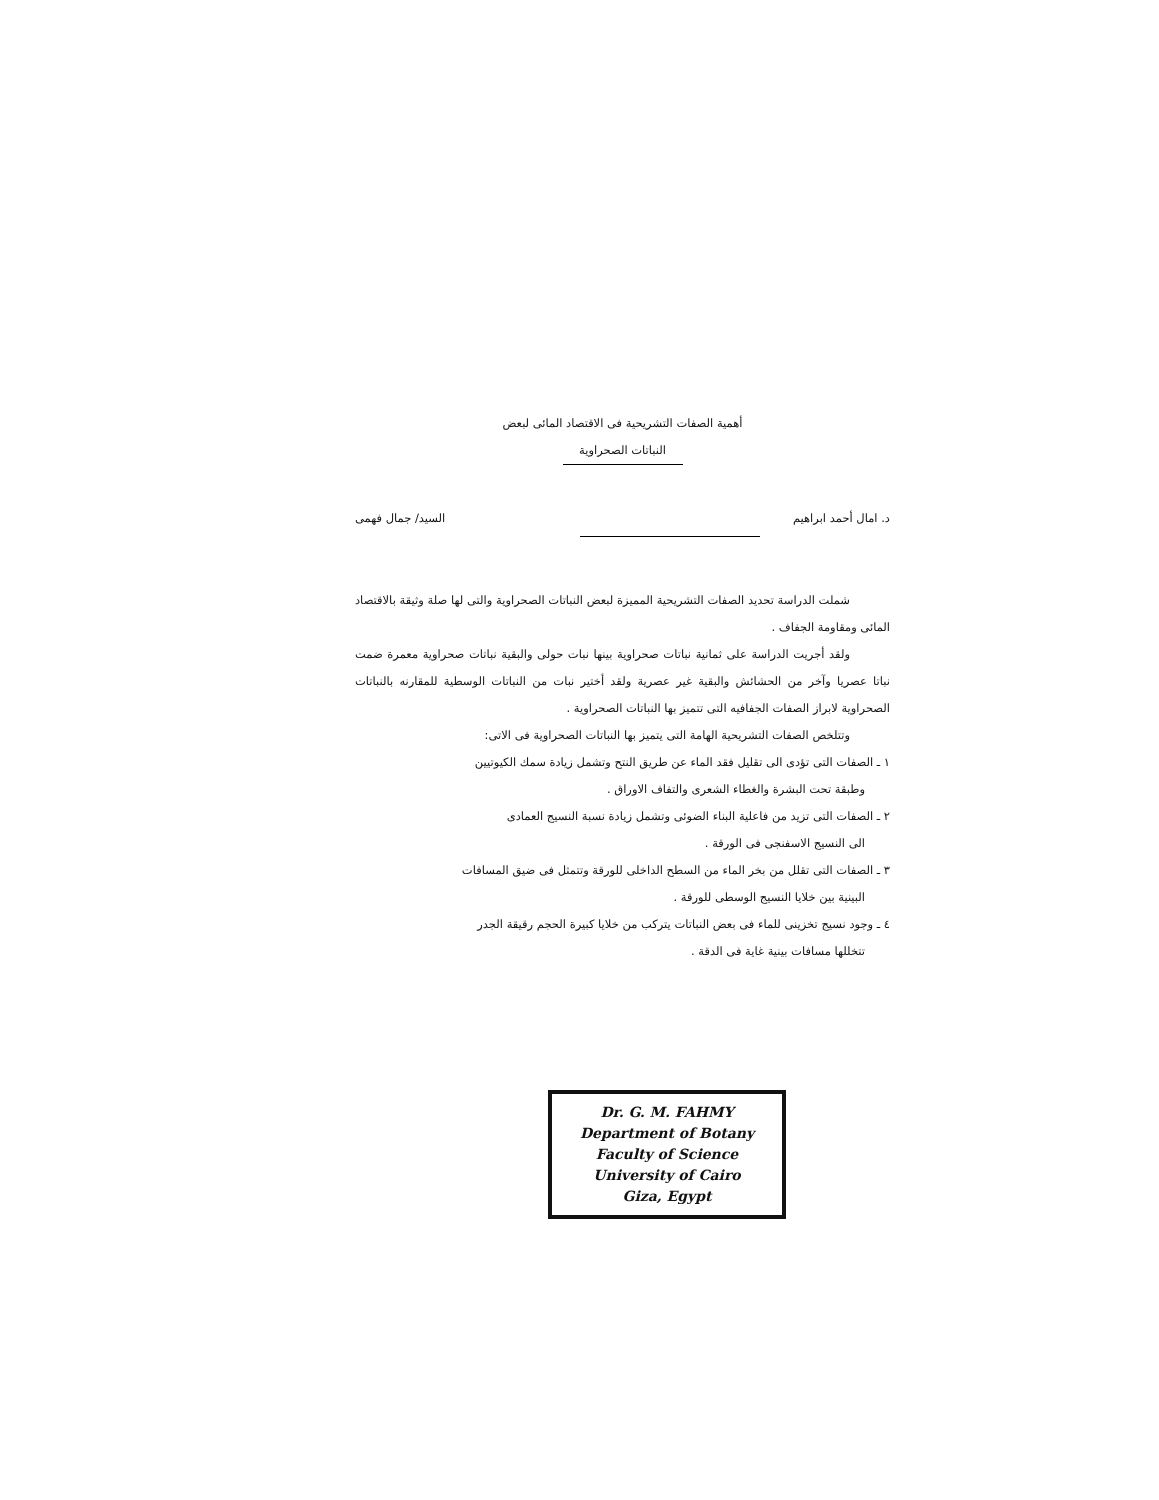أهمية الصفات التشريحية فى الاقتصاد المائى لبعض
النباتات الصحراوية
د. امال أحمد ابراهيم السيد/ جمال فهمى
شملت الدراسة تحديد الصفات التشريحية المميزة لبعض النباتات الصحراوية والتى لها صلة وثيقة بالاقتصاد المائى ومقاومة الجفاف .
ولقد أجريت الدراسة على ثمانية نباتات صحراوية بينها نبات حولى والبقية نباتات صحراوية معمرة ضمت نباتا عصريا وآخر من الحشائش والبقية غير عصرية ولقد أختير نبات من النباتات الوسطية للمقارنه بالنباتات الصحراوية لابراز الصفات الجفافيه التى تتميز بها النباتات الصحراوية .
وتتلخص الصفات التشريحية الهامة التى يتميز بها النباتات الصحراوية فى الاتى:
١ ـ الصفات التى تؤدى الى تقليل فقد الماء عن طريق النتح وتشمل زيادة سمك الكيوتيين
وطبقة تحت البشرة والغطاء الشعرى والتفاف الاوراق .
٢ ـ الصفات التى تزيد من فاعلية البناء الضوئى وتشمل زيادة نسبة النسيج العمادى
الى النسيج الاسفنجى فى الورقة .
٣ ـ الصفات التى تقلل من بخر الماء من السطح الداخلى للورقة وتتمثل فى ضيق المسافات
البينية بين خلايا النسيج الوسطى للورقة .
٤ ـ وجود نسيج تخزينى للماء فى بعض النباتات يتركب من خلايا كبيرة الحجم رقيقة الجدر
تتخللها مسافات بينية غاية فى الدقة .
Dr. G. M. FAHMY
Department of Botany
Faculty of Science
University of Cairo
Giza, Egypt